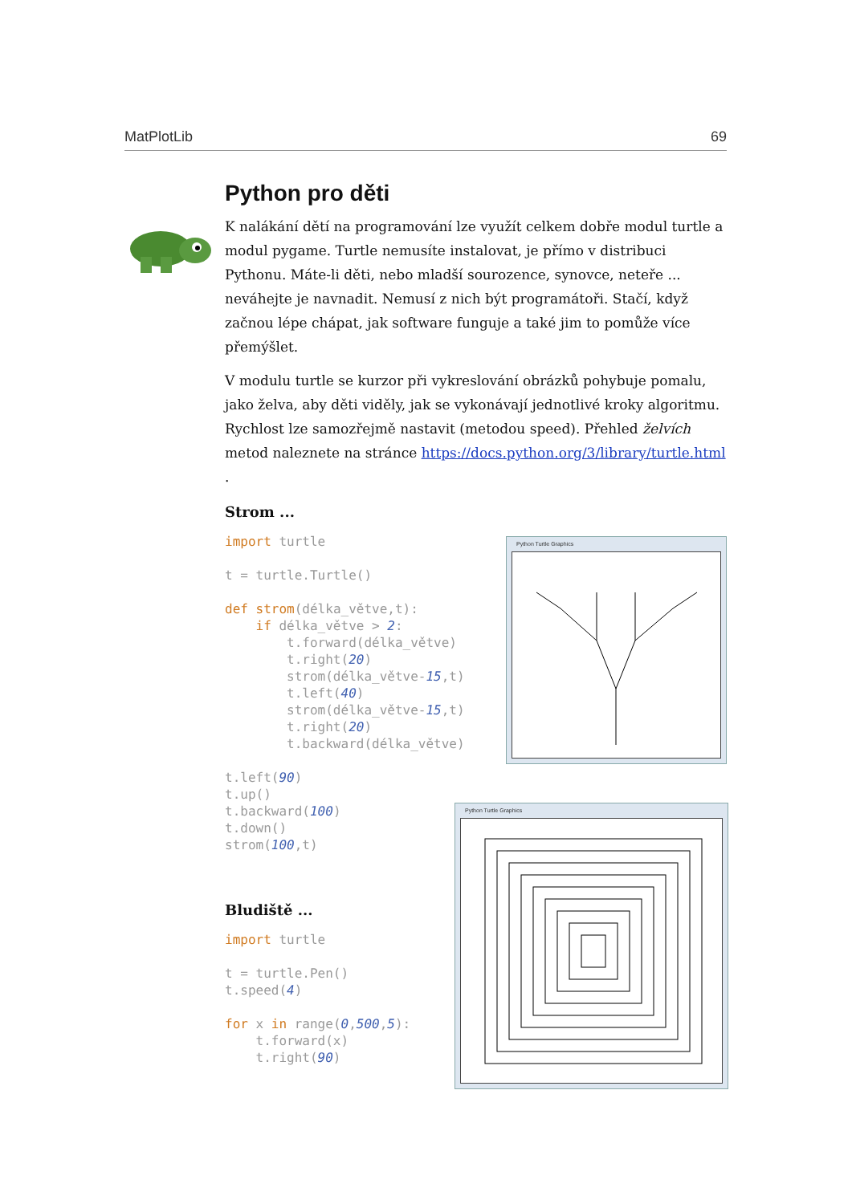MatPlotLib 69
Python pro děti
K nalákání dětí na programování lze využít celkem dobře modul turtle a modul pygame. Turtle nemusíte instalovat, je přímo v distribuci Pythonu. Máte-li děti, nebo mladší sourozence, synovce, neteře ... neváhejte je navnadit. Nemusí z nich být programátoři. Stačí, když začnou lépe chápat, jak software funguje a také jim to pomůže více přemýšlet.
V modulu turtle se kurzor při vykreslování obrázků pohybuje pomalu, jako želva, aby děti viděly, jak se vykonávají jednotlivé kroky algoritmu. Rychlost lze samozřejmě nastavit (metodou speed). Přehled želvích metod naleznete na stránce https://docs.python.org/3/library/turtle.html .
Strom ...
import turtle

t = turtle.Turtle()

def strom(délka_větve,t):
    if délka_větve > 2:
        t.forward(délka_větve)
        t.right(20)
        strom(délka_větve-15,t)
        t.left(40)
        strom(délka_větve-15,t)
        t.right(20)
        t.backward(délka_větve)

t.left(90)
t.up()
t.backward(100)
t.down()
strom(100,t)
Bludiště ...
import turtle

t = turtle.Pen()
t.speed(4)

for x in range(0,500,5):
    t.forward(x)
    t.right(90)
Python Turtle Graphics
Python Turtle Graphics